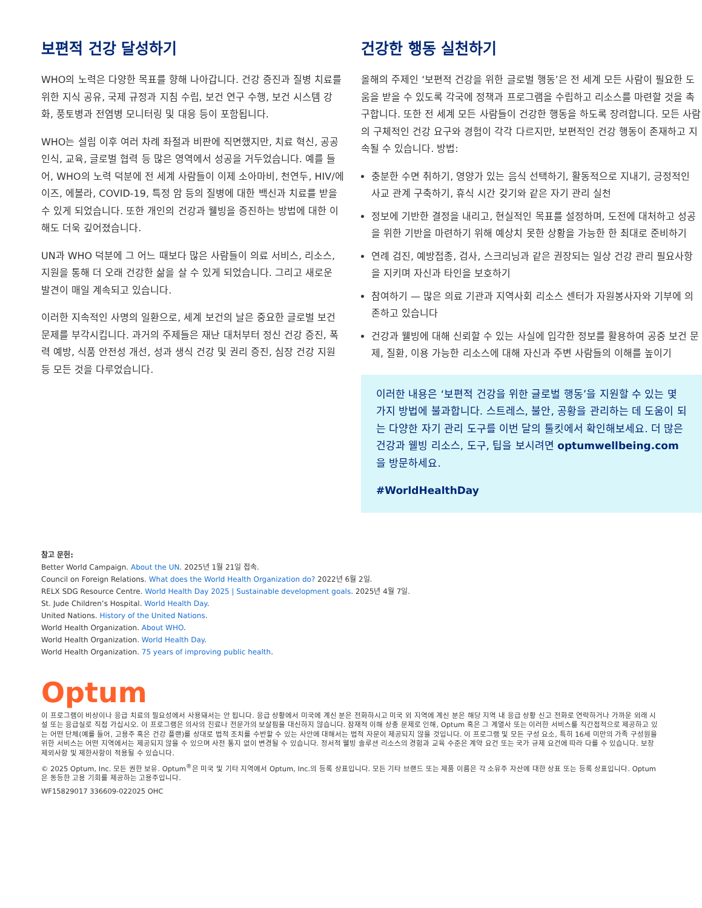보편적 건강 달성하기
WHO의 노력은 다양한 목표를 향해 나아갑니다. 건강 증진과 질병 치료를 위한 지식 공유, 국제 규정과 지침 수립, 보건 연구 수행, 보건 시스템 강화, 풍토병과 전염병 모니터링 및 대응 등이 포함됩니다.
WHO는 설립 이후 여러 차례 좌절과 비판에 직면했지만, 치료 혁신, 공공 인식, 교육, 글로벌 협력 등 많은 영역에서 성공을 거두었습니다. 예를 들어, WHO의 노력 덕분에 전 세계 사람들이 이제 소아마비, 천연두, HIV/에이즈, 에볼라, COVID-19, 특정 암 등의 질병에 대한 백신과 치료를 받을 수 있게 되었습니다. 또한 개인의 건강과 웰빙을 증진하는 방법에 대한 이해도 더욱 깊어졌습니다.
UN과 WHO 덕분에 그 어느 때보다 많은 사람들이 의료 서비스, 리소스, 지원을 통해 더 오래 건강한 삶을 살 수 있게 되었습니다. 그리고 새로운 발견이 매일 계속되고 있습니다.
이러한 지속적인 사명의 일환으로, 세계 보건의 날은 중요한 글로벌 보건 문제를 부각시킵니다. 과거의 주제들은 재난 대처부터 정신 건강 증진, 폭력 예방, 식품 안전성 개선, 성과 생식 건강 및 권리 증진, 심장 건강 지원 등 모든 것을 다루었습니다.
건강한 행동 실천하기
올해의 주제인 ‘보편적 건강을 위한 글로벌 행동’은 전 세계 모든 사람이 필요한 도움을 받을 수 있도록 각국에 정책과 프로그램을 수립하고 리소스를 마련할 것을 촉구합니다. 또한 전 세계 모든 사람들이 건강한 행동을 하도록 장려합니다. 모든 사람의 구체적인 건강 요구와 경험이 각각 다르지만, 보편적인 건강 행동이 존재하고 지속될 수 있습니다. 방법:
충분한 수면 취하기, 영양가 있는 음식 선택하기, 활동적으로 지내기, 긍정적인 사교 관계 구축하기, 휴식 시간 갖기와 같은 자기 관리 실천
정보에 기반한 결정을 내리고, 현실적인 목표를 설정하며, 도전에 대처하고 성공을 위한 기반을 마련하기 위해 예상치 못한 상황을 가능한 한 최대로 준비하기
연례 검진, 예방접종, 검사, 스크리닝과 같은 권장되는 일상 건강 관리 필요사항을 지키며 자신과 타인을 보호하기
참여하기 — 많은 의료 기관과 지역사회 리소스 센터가 자원봉사자와 기부에 의존하고 있습니다
건강과 웰빙에 대해 신뢰할 수 있는 사실에 입각한 정보를 활용하여 공중 보건 문제, 질환, 이용 가능한 리소스에 대해 자신과 주변 사람들의 이해를 높이기
이러한 내용은 ‘보편적 건강을 위한 글로벌 행동’을 지원할 수 있는 몇 가지 방법에 불과합니다. 스트레스, 불안, 공황을 관리하는 데 도움이 되는 다양한 자기 관리 도구를 이번 달의 툴킷에서 확인해보세요. 더 많은 건강과 웰빙 리소스, 도구, 팁을 보시려면 optumwellbeing.com을 방문하세요.
#WorldHealthDay
참고 문헌:
Better World Campaign. About the UN. 2025년 1월 21일 접속.
Council on Foreign Relations. What does the World Health Organization do? 2022년 6월 2일.
RELX SDG Resource Centre. World Health Day 2025 | Sustainable development goals. 2025년 4월 7일.
St. Jude Children’s Hospital. World Health Day.
United Nations. History of the United Nations.
World Health Organization. About WHO.
World Health Organization. World Health Day.
World Health Organization. 75 years of improving public health.
Optum
이 프로그램이 비상이나 응급 치료의 필요성에서 사용돼서는 안 됩니다. 응급 상황에서 미국에 계신 분은 전화하시고 미국 외 지역에 계신 분은 해당 지역 내 응급 상황 신고 전화로 연락하거나 가까운 외래 시설 또는 응급실로 직접 가십시오. 이 프로그램은 의사의 진료나 전문가의 보살핌을 대신하지 않습니다. 잠재적 이해 상충 문제로 인해, Optum 혹은 그 계열사 또는 이러한 서비스를 직간접적으로 제공하고 있는 어떤 단체(예를 들어, 고용주 혹은 건강 플랜)를 상대로 법적 조치를 수반할 수 있는 사안에 대해서는 법적 자문이 제공되지 않을 것입니다. 이 프로그램 및 모든 구성 요소, 특히 16세 미만의 가족 구성원을 위한 서비스는 어떤 지역에서는 제공되지 않을 수 있으며 사전 통지 없이 변경될 수 있습니다. 정서적 웰빙 솔루션 리소스의 경험과 교육 수준은 계약 요건 또는 국가 규제 요건에 따라 다를 수 있습니다. 보장 제외사항 및 제한사항이 적용될 수 있습니다.
© 2025 Optum, Inc. 모든 권한 보유. Optum<sup>®</sup>은 미국 및 기타 지역에서 Optum, Inc.의 등록 상표입니다. 모든 기타 브랜드 또는 제품 이름은 각 소유주 자산에 대한 상표 또는 등록 상표입니다. Optum은 동등한 고용 기회를 제공하는 고용주입니다.
WF15829017 336609-022025 OHC